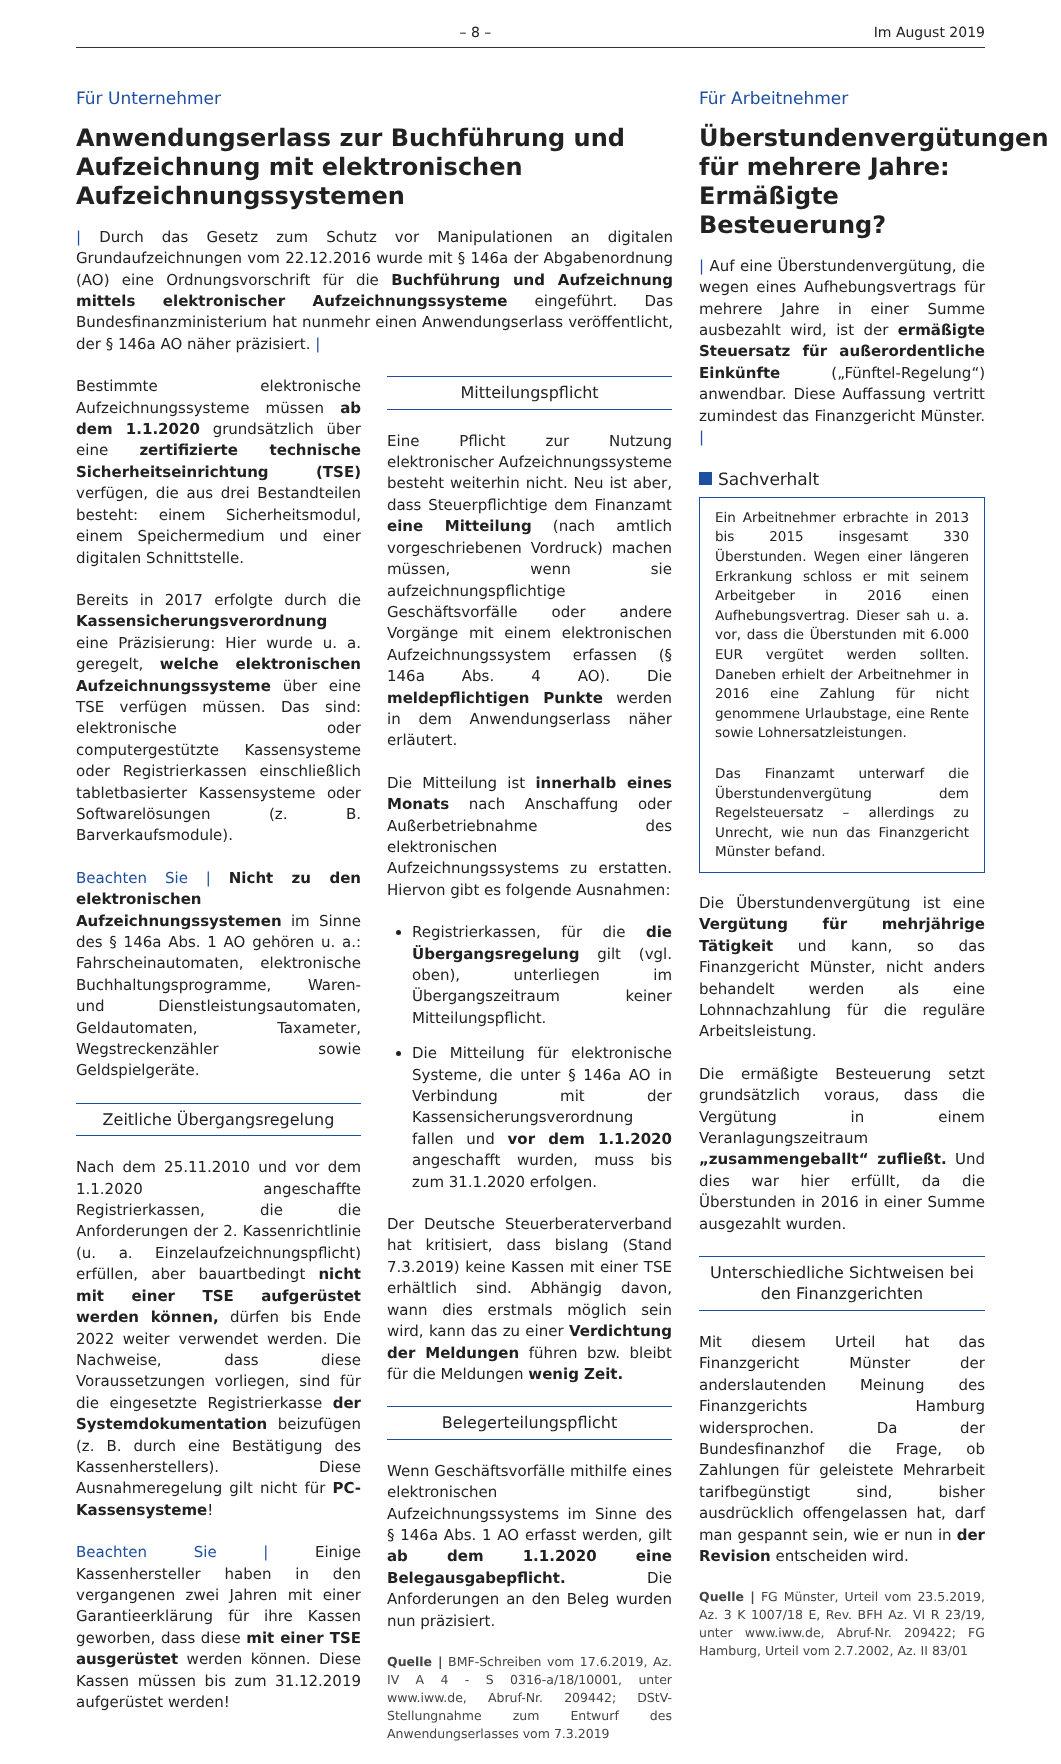– 8 – Im August 2019
Für Unternehmer
Anwendungserlass zur Buchführung und Aufzeichnung mit elektronischen Aufzeichnungssystemen
| Durch das Gesetz zum Schutz vor Manipulationen an digitalen Grundaufzeichnungen vom 22.12.2016 wurde mit § 146a der Abgabenordnung (AO) eine Ordnungsvorschrift für die Buchführung und Aufzeichnung mittels elektronischer Aufzeichnungssysteme eingeführt. Das Bundesfinanzministerium hat nunmehr einen Anwendungserlass veröffentlicht, der § 146a AO näher präzisiert. |
Bestimmte elektronische Aufzeichnungssysteme müssen ab dem 1.1.2020 grundsätzlich über eine zertifizierte technische Sicherheitseinrichtung (TSE) verfügen, die aus drei Bestandteilen besteht: einem Sicherheitsmodul, einem Speichermedium und einer digitalen Schnittstelle.
Bereits in 2017 erfolgte durch die Kassensicherungsverordnung eine Präzisierung: Hier wurde u. a. geregelt, welche elektronischen Aufzeichnungssysteme über eine TSE verfügen müssen. Das sind: elektronische oder computergestützte Kassensysteme oder Registrierkassen einschließlich tabletbasierter Kassensysteme oder Softwarelösungen (z. B. Barverkaufsmodule).
Beachten Sie | Nicht zu den elektronischen Aufzeichnungssystemen im Sinne des § 146a Abs. 1 AO gehören u. a.: Fahrscheinautomaten, elektronische Buchhaltungsprogramme, Waren- und Dienstleistungsautomaten, Geldautomaten, Taxameter, Wegstreckenzähler sowie Geldspielgeräte.
Zeitliche Übergangsregelung
Nach dem 25.11.2010 und vor dem 1.1.2020 angeschaffte Registrierkassen, die die Anforderungen der 2. Kassenrichtlinie (u. a. Einzelaufzeichnungspflicht) erfüllen, aber bauartbedingt nicht mit einer TSE aufgerüstet werden können, dürfen bis Ende 2022 weiter verwendet werden. Die Nachweise, dass diese Voraussetzungen vorliegen, sind für die eingesetzte Registrierkasse der Systemdokumentation beizufügen (z. B. durch eine Bestätigung des Kassenherstellers). Diese Ausnahmeregelung gilt nicht für PC-Kassensysteme!
Beachten Sie | Einige Kassenhersteller haben in den vergangenen zwei Jahren mit einer Garantieerklärung für ihre Kassen geworben, dass diese mit einer TSE ausgerüstet werden können. Diese Kassen müssen bis zum 31.12.2019 aufgerüstet werden!
Mitteilungspflicht
Eine Pflicht zur Nutzung elektronischer Aufzeichnungssysteme besteht weiterhin nicht. Neu ist aber, dass Steuerpflichtige dem Finanzamt eine Mitteilung (nach amtlich vorgeschriebenen Vordruck) machen müssen, wenn sie aufzeichnungspflichtige Geschäftsvorfälle oder andere Vorgänge mit einem elektronischen Aufzeichnungssystem erfassen (§ 146a Abs. 4 AO). Die meldepflichtigen Punkte werden in dem Anwendungserlass näher erläutert.
Die Mitteilung ist innerhalb eines Monats nach Anschaffung oder Außerbetriebnahme des elektronischen Aufzeichnungssystems zu erstatten. Hiervon gibt es folgende Ausnahmen:
Registrierkassen, für die die Übergangsregelung gilt (vgl. oben), unterliegen im Übergangszeitraum keiner Mitteilungspflicht.
Die Mitteilung für elektronische Systeme, die unter § 146a AO in Verbindung mit der Kassensicherungsverordnung fallen und vor dem 1.1.2020 angeschafft wurden, muss bis zum 31.1.2020 erfolgen.
Der Deutsche Steuerberaterverband hat kritisiert, dass bislang (Stand 7.3.2019) keine Kassen mit einer TSE erhältlich sind. Abhängig davon, wann dies erstmals möglich sein wird, kann das zu einer Verdichtung der Meldungen führen bzw. bleibt für die Meldungen wenig Zeit.
Belegerteilungspflicht
Wenn Geschäftsvorfälle mithilfe eines elektronischen Aufzeichnungssystems im Sinne des § 146a Abs. 1 AO erfasst werden, gilt ab dem 1.1.2020 eine Belegausgabepflicht. Die Anforderungen an den Beleg wurden nun präzisiert.
Quelle | BMF-Schreiben vom 17.6.2019, Az. IV A 4 - S 0316-a/18/10001, unter www.iww.de, Abruf-Nr. 209442; DStV-Stellungnahme zum Entwurf des Anwendungserlasses vom 7.3.2019
Für Arbeitnehmer
Überstundenvergütungen für mehrere Jahre: Ermäßigte Besteuerung?
| Auf eine Überstundenvergütung, die wegen eines Aufhebungsvertrags für mehrere Jahre in einer Summe ausbezahlt wird, ist der ermäßigte Steuersatz für außerordentliche Einkünfte („Fünftel-Regelung“) anwendbar. Diese Auffassung vertritt zumindest das Finanzgericht Münster. |
Sachverhalt
Ein Arbeitnehmer erbrachte in 2013 bis 2015 insgesamt 330 Überstunden. Wegen einer längeren Erkrankung schloss er mit seinem Arbeitgeber in 2016 einen Aufhebungsvertrag. Dieser sah u. a. vor, dass die Überstunden mit 6.000 EUR vergütet werden sollten. Daneben erhielt der Arbeitnehmer in 2016 eine Zahlung für nicht genommene Urlaubstage, eine Rente sowie Lohnersatzleistungen.
Das Finanzamt unterwarf die Überstundenvergütung dem Regelsteuersatz – allerdings zu Unrecht, wie nun das Finanzgericht Münster befand.
Die Überstundenvergütung ist eine Vergütung für mehrjährige Tätigkeit und kann, so das Finanzgericht Münster, nicht anders behandelt werden als eine Lohnnachzahlung für die reguläre Arbeitsleistung.
Die ermäßigte Besteuerung setzt grundsätzlich voraus, dass die Vergütung in einem Veranlagungszeitraum „zusammengeballt“ zufließt. Und dies war hier erfüllt, da die Überstunden in 2016 in einer Summe ausgezahlt wurden.
Unterschiedliche Sichtweisen bei den Finanzgerichten
Mit diesem Urteil hat das Finanzgericht Münster der anderslautenden Meinung des Finanzgerichts Hamburg widersprochen. Da der Bundesfinanzhof die Frage, ob Zahlungen für geleistete Mehrarbeit tarifbegünstigt sind, bisher ausdrücklich offengelassen hat, darf man gespannt sein, wie er nun in der Revision entscheiden wird.
Quelle | FG Münster, Urteil vom 23.5.2019, Az. 3 K 1007/18 E, Rev. BFH Az. VI R 23/19, unter www.iww.de, Abruf-Nr. 209422; FG Hamburg, Urteil vom 2.7.2002, Az. II 83/01